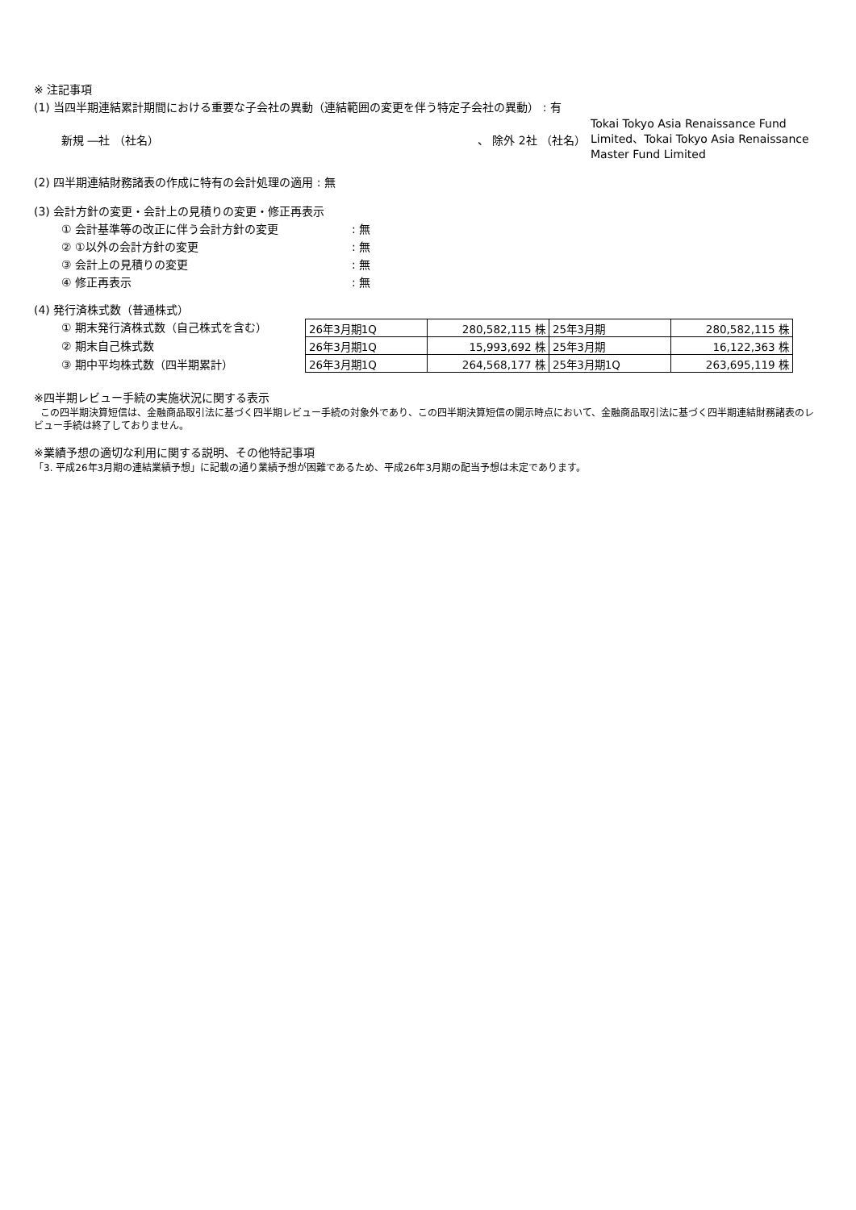※ 注記事項
(1) 当四半期連結累計期間における重要な子会社の異動（連結範囲の変更を伴う特定子会社の異動） : 有
新規 ―社 （社名） 、 除外 2社 （社名）
Tokai Tokyo Asia Renaissance Fund Limited、Tokai Tokyo Asia Renaissance Master Fund Limited
(2) 四半期連結財務諸表の作成に特有の会計処理の適用 : 無
(3) 会計方針の変更・会計上の見積りの変更・修正再表示
① 会計基準等の改正に伴う会計方針の変更: 無
② ①以外の会計方針の変更: 無
③ 会計上の見積りの変更: 無
④ 修正再表示: 無
(4) 発行済株式数（普通株式）
① 期末発行済株式数（自己株式を含む）
② 期末自己株式数
③ 期中平均株式数（四半期累計）
| 26年3月期1Q | 280,582,115 株 | 25年3月期 | 280,582,115 株 |
| 26年3月期1Q | 15,993,692 株 | 25年3月期 | 16,122,363 株 |
| 26年3月期1Q | 264,568,177 株 | 25年3月期1Q | 263,695,119 株 |
※四半期レビュー手続の実施状況に関する表示
この四半期決算短信は、金融商品取引法に基づく四半期レビュー手続の対象外であり、この四半期決算短信の開示時点において、金融商品取引法に基づく四半期連結財務諸表のレビュー手続は終了しておりません。
※業績予想の適切な利用に関する説明、その他特記事項
「3. 平成26年3月期の連結業績予想」に記載の通り業績予想が困難であるため、平成26年3月期の配当予想は未定であります。